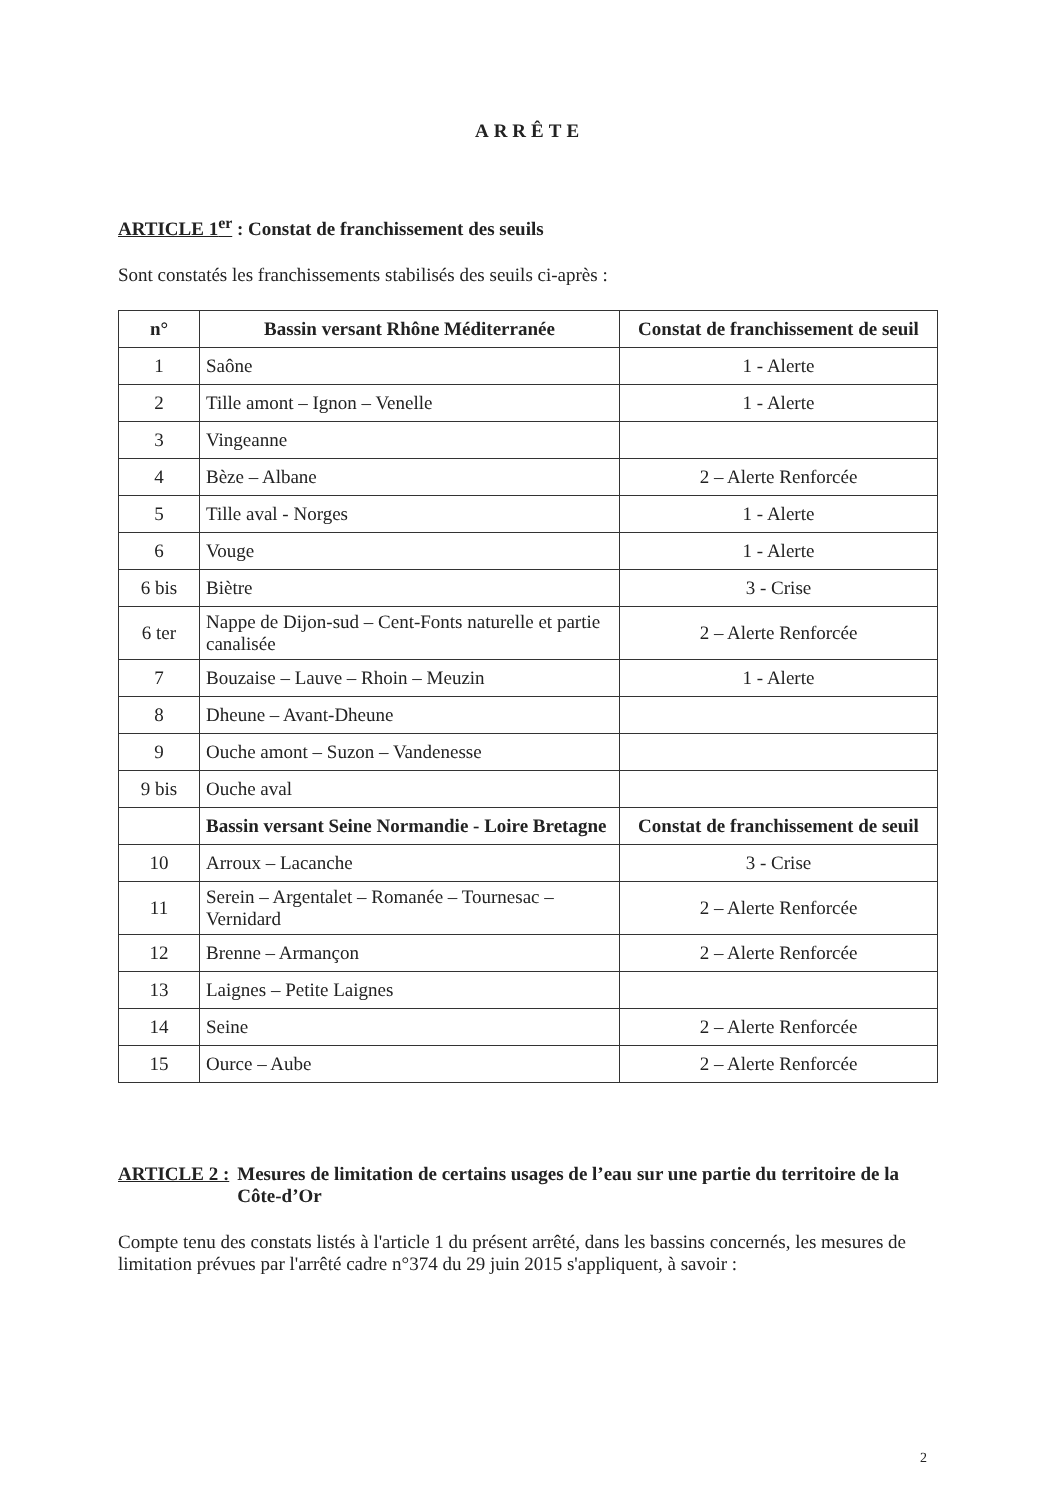ARRÊTE
ARTICLE 1<sup>er</sup> : Constat de franchissement des seuils
Sont constatés les franchissements stabilisés des seuils ci-après :
| n° | Bassin versant Rhône Méditerranée | Constat de franchissement de seuil |
| --- | --- | --- |
| 1 | Saône | 1 - Alerte |
| 2 | Tille amont – Ignon – Venelle | 1 - Alerte |
| 3 | Vingeanne | |
| 4 | Bèze – Albane | 2 – Alerte Renforcée |
| 5 | Tille aval - Norges | 1 - Alerte |
| 6 | Vouge | 1 - Alerte |
| 6 bis | Biètre | 3 - Crise |
| 6 ter | Nappe de Dijon-sud – Cent-Fonts naturelle et partie canalisée | 2 – Alerte Renforcée |
| 7 | Bouzaise – Lauve – Rhoin – Meuzin | 1 - Alerte |
| 8 | Dheune – Avant-Dheune | |
| 9 | Ouche amont – Suzon – Vandenesse | |
| 9 bis | Ouche aval | |
| | Bassin versant Seine Normandie - Loire Bretagne | Constat de franchissement de seuil |
| 10 | Arroux – Lacanche | 3 - Crise |
| 11 | Serein – Argentalet – Romanée – Tournesac – Vernidard | 2 – Alerte Renforcée |
| 12 | Brenne – Armançon | 2 – Alerte Renforcée |
| 13 | Laignes – Petite Laignes | |
| 14 | Seine | 2 – Alerte Renforcée |
| 15 | Ource – Aube | 2 – Alerte Renforcée |
ARTICLE 2 : Mesures de limitation de certains usages de l’eau sur une partie du territoire de la Côte-d’Or
Compte tenu des constats listés à l'article 1 du présent arrêté, dans les bassins concernés, les mesures de limitation prévues par l'arrêté cadre n°374 du 29 juin 2015 s'appliquent, à savoir :
2